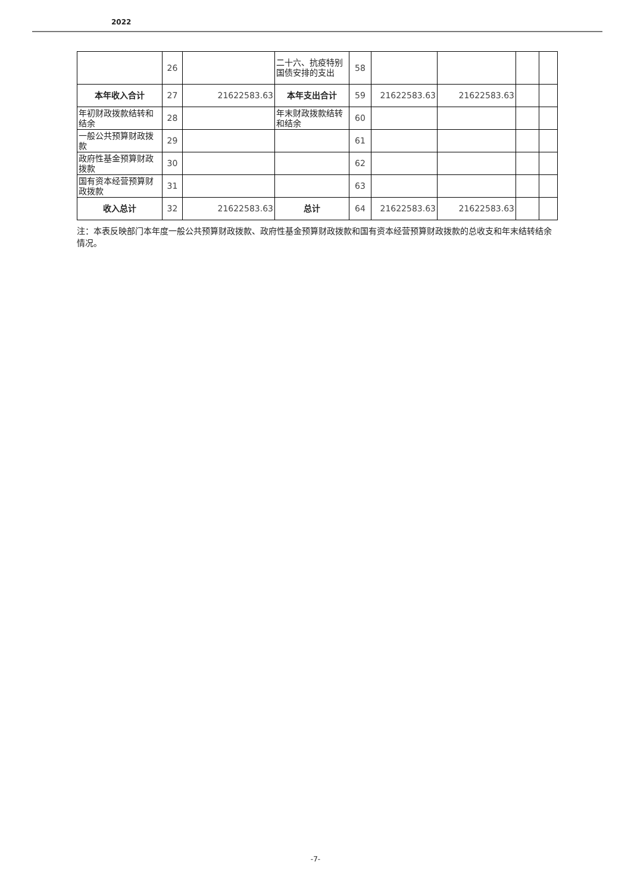2022
| | 26 | | 二十六、抗疫特别国债安排的支出 | 58 | | | | |
| 本年收入合计 | 27 | 21622583.63 | 本年支出合计 | 59 | 21622583.63 | 21622583.63 | | |
| 年初财政拨款结转和结余 | 28 | | 年末财政拨款结转和结余 | 60 | | | | |
| 一般公共预算财政拨款 | 29 | | | 61 | | | | |
| 政府性基金预算财政拨款 | 30 | | | 62 | | | | |
| 国有资本经营预算财政拨款 | 31 | | | 63 | | | | |
| 收入总计 | 32 | 21622583.63 | 总计 | 64 | 21622583.63 | 21622583.63 | | |
注：本表反映部门本年度一般公共预算财政拨款、政府性基金预算财政拨款和国有资本经营预算财政拨款的总收支和年末结转结余情况。
-7-